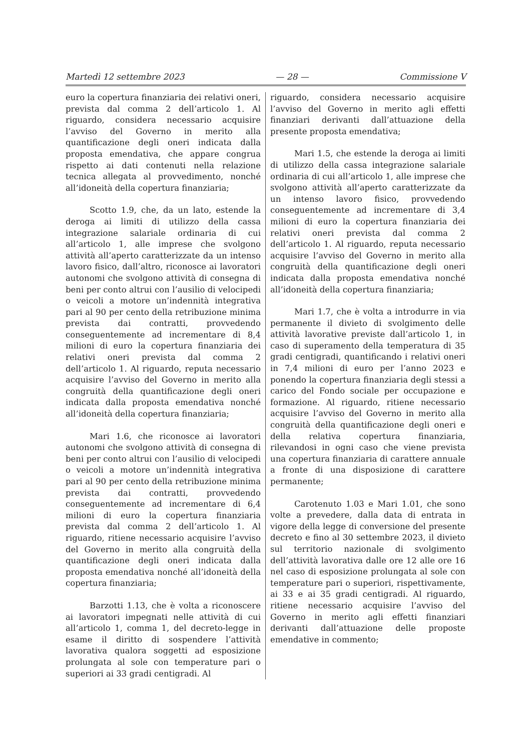Martedì 12 settembre 2023 — 28 — Commissione V
euro la copertura finanziaria dei relativi oneri, prevista dal comma 2 dell’articolo 1. Al riguardo, considera necessario acquisire l’avviso del Governo in merito alla quantificazione degli oneri indicata dalla proposta emendativa, che appare congrua rispetto ai dati contenuti nella relazione tecnica allegata al provvedimento, nonché all’idoneità della copertura finanziaria;
Scotto 1.9, che, da un lato, estende la deroga ai limiti di utilizzo della cassa integrazione salariale ordinaria di cui all’articolo 1, alle imprese che svolgono attività all’aperto caratterizzate da un intenso lavoro fisico, dall’altro, riconosce ai lavoratori autonomi che svolgono attività di consegna di beni per conto altrui con l’ausilio di velocipedi o veicoli a motore un’indennità integrativa pari al 90 per cento della retribuzione minima prevista dai contratti, provvedendo conseguentemente ad incrementare di 8,4 milioni di euro la copertura finanziaria dei relativi oneri prevista dal comma 2 dell’articolo 1. Al riguardo, reputa necessario acquisire l’avviso del Governo in merito alla congruità della quantificazione degli oneri indicata dalla proposta emendativa nonché all’idoneità della copertura finanziaria;
Mari 1.6, che riconosce ai lavoratori autonomi che svolgono attività di consegna di beni per conto altrui con l’ausilio di velocipedi o veicoli a motore un’indennità integrativa pari al 90 per cento della retribuzione minima prevista dai contratti, provvedendo conseguentemente ad incrementare di 6,4 milioni di euro la copertura finanziaria prevista dal comma 2 dell’articolo 1. Al riguardo, ritiene necessario acquisire l’avviso del Governo in merito alla congruità della quantificazione degli oneri indicata dalla proposta emendativa nonché all’idoneità della copertura finanziaria;
Barzotti 1.13, che è volta a riconoscere ai lavoratori impegnati nelle attività di cui all’articolo 1, comma 1, del decreto-legge in esame il diritto di sospendere l’attività lavorativa qualora soggetti ad esposizione prolungata al sole con temperature pari o superiori ai 33 gradi centigradi. Al
riguardo, considera necessario acquisire l’avviso del Governo in merito agli effetti finanziari derivanti dall’attuazione della presente proposta emendativa;
Mari 1.5, che estende la deroga ai limiti di utilizzo della cassa integrazione salariale ordinaria di cui all’articolo 1, alle imprese che svolgono attività all’aperto caratterizzate da un intenso lavoro fisico, provvedendo conseguentemente ad incrementare di 3,4 milioni di euro la copertura finanziaria dei relativi oneri prevista dal comma 2 dell’articolo 1. Al riguardo, reputa necessario acquisire l’avviso del Governo in merito alla congruità della quantificazione degli oneri indicata dalla proposta emendativa nonché all’idoneità della copertura finanziaria;
Mari 1.7, che è volta a introdurre in via permanente il divieto di svolgimento delle attività lavorative previste dall’articolo 1, in caso di superamento della temperatura di 35 gradi centigradi, quantificando i relativi oneri in 7,4 milioni di euro per l’anno 2023 e ponendo la copertura finanziaria degli stessi a carico del Fondo sociale per occupazione e formazione. Al riguardo, ritiene necessario acquisire l’avviso del Governo in merito alla congruità della quantificazione degli oneri e della relativa copertura finanziaria, rilevandosi in ogni caso che viene prevista una copertura finanziaria di carattere annuale a fronte di una disposizione di carattere permanente;
Carotenuto 1.03 e Mari 1.01, che sono volte a prevedere, dalla data di entrata in vigore della legge di conversione del presente decreto e fino al 30 settembre 2023, il divieto sul territorio nazionale di svolgimento dell’attività lavorativa dalle ore 12 alle ore 16 nel caso di esposizione prolungata al sole con temperature pari o superiori, rispettivamente, ai 33 e ai 35 gradi centigradi. Al riguardo, ritiene necessario acquisire l’avviso del Governo in merito agli effetti finanziari derivanti dall’attuazione delle proposte emendative in commento;